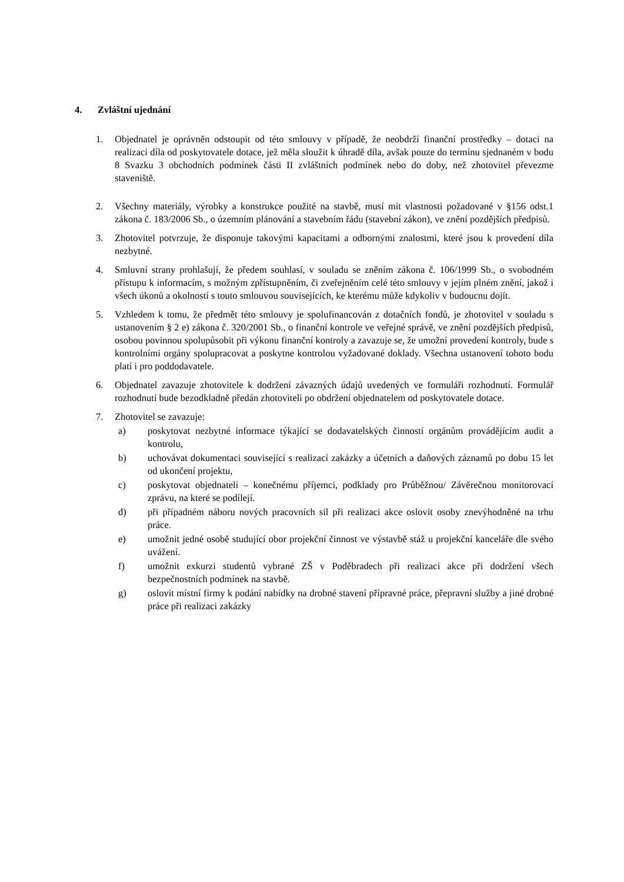4. Zvláštní ujednání
1. Objednatel je oprávněn odstoupit od této smlouvy v případě, že neobdrží finanční prostředky – dotaci na realizaci díla od poskytovatele dotace, jež měla sloužit k úhradě díla, avšak pouze do termínu sjednaném v bodu 8 Svazku 3 obchodních podmínek části II zvláštních podmínek nebo do doby, než zhotovitel převezme staveniště.
2. Všechny materiály, výrobky a konstrukce použité na stavbě, musí mít vlastnosti požadované v §156 odst.1 zákona č. 183/2006 Sb., o územním plánování a stavebním řádu (stavební zákon), ve znění pozdějších předpisů.
3. Zhotovitel potvrzuje, že disponuje takovými kapacitami a odbornými znalostmi, které jsou k provedení díla nezbytné.
4. Smluvní strany prohlašují, že předem souhlasí, v souladu se zněním zákona č. 106/1999 Sb., o svobodném přístupu k informacím, s možným zpřístupněním, či zveřejněním celé této smlouvy v jejím plném znění, jakož i všech úkonů a okolností s touto smlouvou souvisejících, ke kterému může kdykoliv v budoucnu dojít.
5. Vzhledem k tomu, že předmět této smlouvy je spolufinancován z dotačních fondů, je zhotovitel v souladu s ustanovením § 2 e) zákona č. 320/2001 Sb., o finanční kontrole ve veřejné správě, ve znění pozdějších předpisů, osobou povinnou spolupůsobit při výkonu finanční kontroly a zavazuje se, že umožní provedení kontroly, bude s kontrolními orgány spolupracovat a poskytne kontrolou vyžadované doklady. Všechna ustanovení tohoto bodu platí i pro poddodavatele.
6. Objednatel zavazuje zhotovitele k dodržení závazných údajů uvedených ve formuláři rozhodnutí. Formulář rozhodnutí bude bezodkladně předán zhotoviteli po obdržení objednatelem od poskytovatele dotace.
7. Zhotovitel se zavazuje:
a) poskytovat nezbytné informace týkající se dodavatelských činností orgánům provádějícím audit a kontrolu,
b) uchovávat dokumentaci související s realizací zakázky a účetních a daňových záznamů po dobu 15 let od ukončení projektu,
c) poskytovat objednateli – konečnému příjemci, podklady pro Průběžnou/ Závěrečnou monitorovací zprávu, na které se podílejí.
d) při případném náboru nových pracovních sil při realizaci akce oslovit osoby znevýhodněné na trhu práce.
e) umožnit jedné osobě studující obor projekční činnost ve výstavbě stáž u projekční kanceláře dle svého uvážení.
f) umožnit exkurzi studentů vybrané ZŠ v Poděbradech při realizaci akce při dodržení všech bezpečnostních podmínek na stavbě.
g) oslovit místní firmy k podání nabídky na drobné stavení přípravné práce, přepravní služby a jiné drobné práce při realizaci zakázky